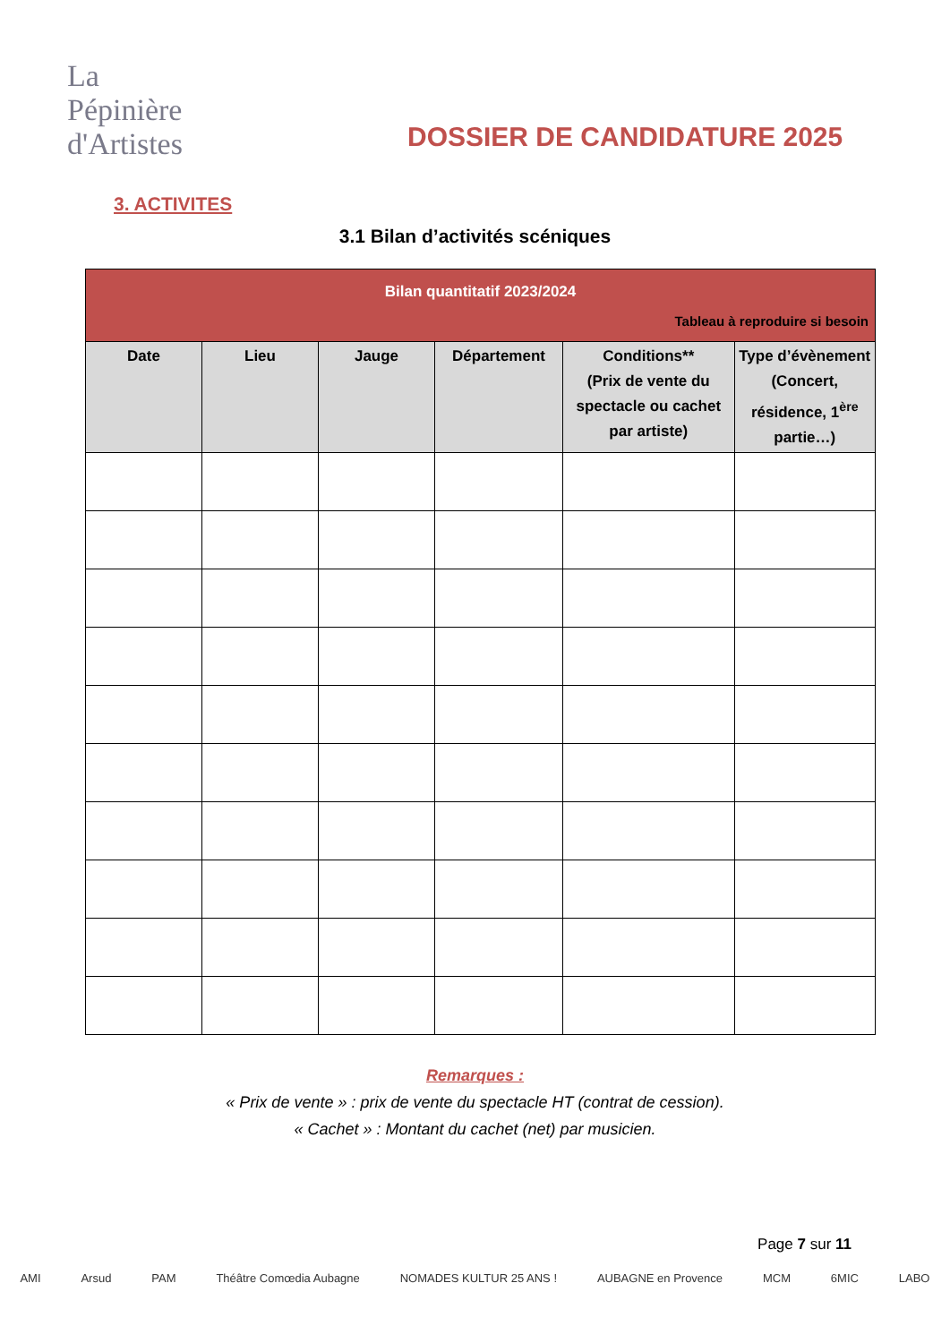La
Pépinière
d'Artistes
DOSSIER DE CANDIDATURE 2025
3. ACTIVITES
3.1 Bilan d’activités scéniques
| Bilan quantitatif 2023/2024 Tableau à reproduire si besoin | | | | | |
| Date | Lieu | Jauge | Département | Conditions** (Prix de vente du spectacle ou cachet par artiste) | Type d’évènement (Concert, résidence, 1<sup>ère</sup> partie…) |
Remarques :
« Prix de vente » : prix de vente du spectacle HT (contrat de cession).
« Cachet » : Montant du cachet (net) par musicien.
Page 7 sur 11
AMI Arsud PAM Théâtre Comœdia Aubagne NOMADES KULTUR 25 ANS ! AUBAGNE en Provence MCM 6MIC LABO